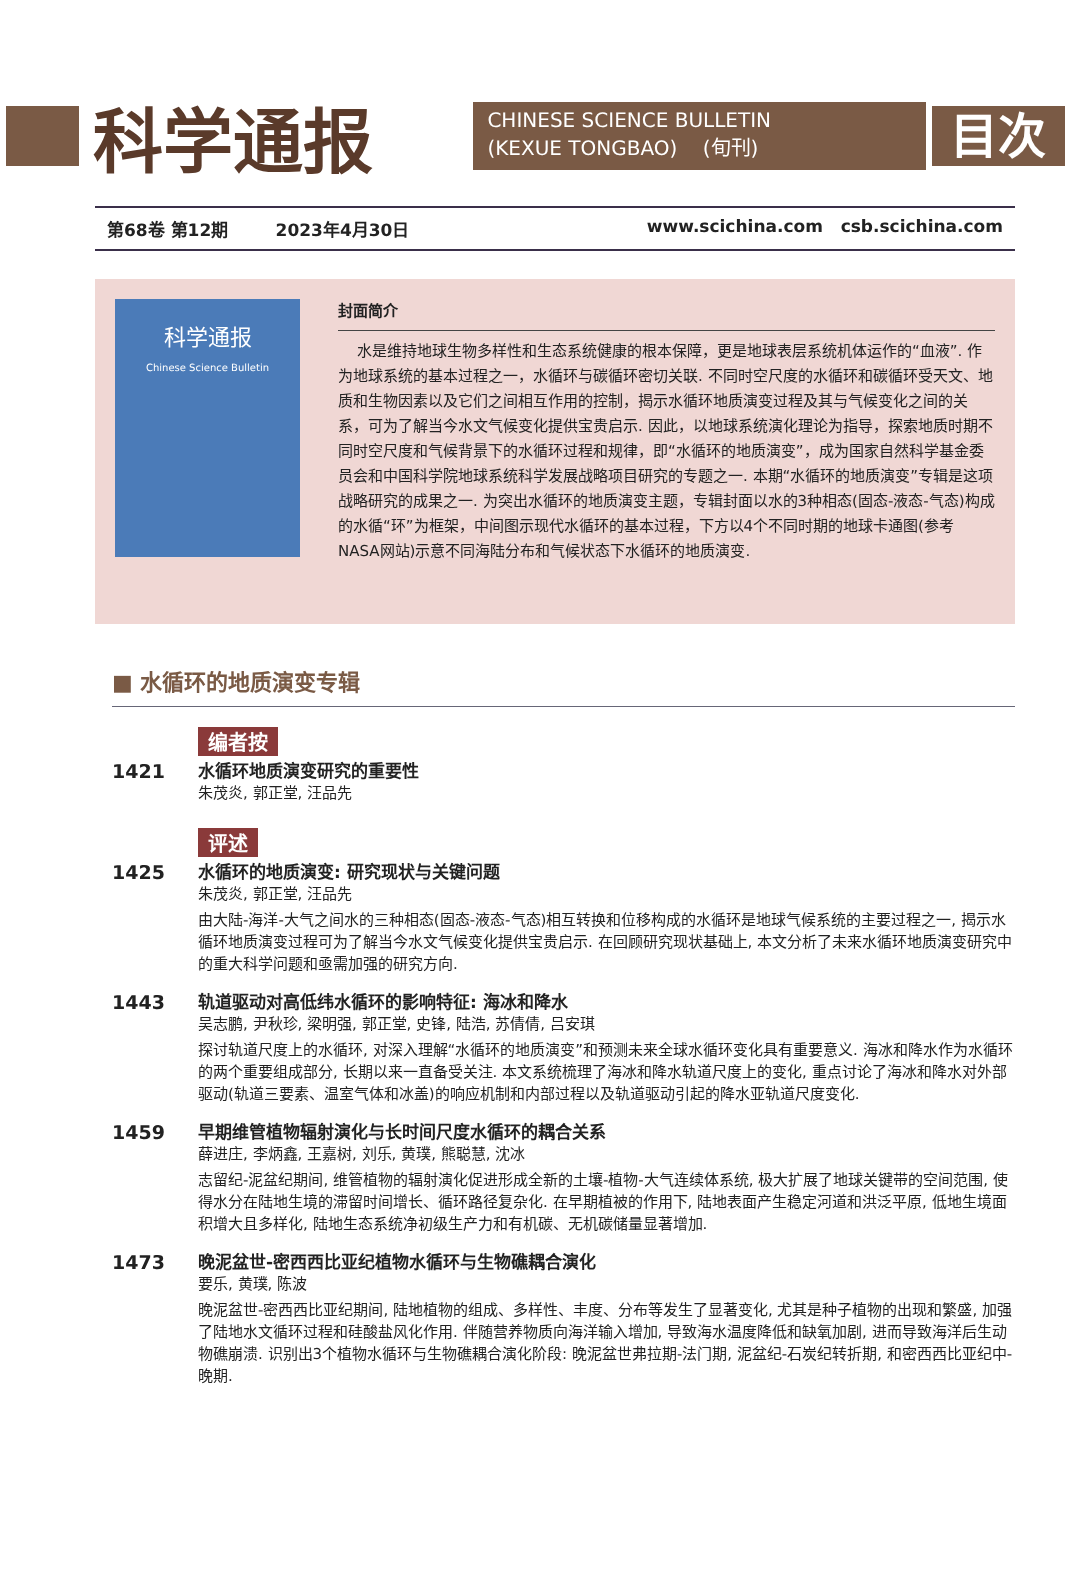科学通报
CHINESE SCIENCE BULLETIN
(KEXUE TONGBAO) (旬刊)
目次
第68卷 第12期 2023年4月30日 www.scichina.com csb.scichina.com
科学通报
Chinese Science Bulletin
封面简介
水是维持地球生物多样性和生态系统健康的根本保障，更是地球表层系统机体运作的“血液”. 作为地球系统的基本过程之一，水循环与碳循环密切关联. 不同时空尺度的水循环和碳循环受天文、地质和生物因素以及它们之间相互作用的控制，揭示水循环地质演变过程及其与气候变化之间的关系，可为了解当今水文气候变化提供宝贵启示. 因此，以地球系统演化理论为指导，探索地质时期不同时空尺度和气候背景下的水循环过程和规律，即“水循环的地质演变”，成为国家自然科学基金委员会和中国科学院地球系统科学发展战略项目研究的专题之一. 本期“水循环的地质演变”专辑是这项战略研究的成果之一. 为突出水循环的地质演变主题，专辑封面以水的3种相态(固态-液态-气态)构成的水循“环”为框架，中间图示现代水循环的基本过程，下方以4个不同时期的地球卡通图(参考NASA网站)示意不同海陆分布和气候状态下水循环的地质演变.
■ 水循环的地质演变专辑
编者按
1421
水循环地质演变研究的重要性
朱茂炎, 郭正堂, 汪品先
评述
1425
水循环的地质演变: 研究现状与关键问题
朱茂炎, 郭正堂, 汪品先
由大陆-海洋-大气之间水的三种相态(固态-液态-气态)相互转换和位移构成的水循环是地球气候系统的主要过程之一, 揭示水循环地质演变过程可为了解当今水文气候变化提供宝贵启示. 在回顾研究现状基础上, 本文分析了未来水循环地质演变研究中的重大科学问题和亟需加强的研究方向.
1443
轨道驱动对高低纬水循环的影响特征: 海冰和降水
吴志鹏, 尹秋珍, 梁明强, 郭正堂, 史锋, 陆浩, 苏倩倩, 吕安琪
探讨轨道尺度上的水循环, 对深入理解“水循环的地质演变”和预测未来全球水循环变化具有重要意义. 海冰和降水作为水循环的两个重要组成部分, 长期以来一直备受关注. 本文系统梳理了海冰和降水轨道尺度上的变化, 重点讨论了海冰和降水对外部驱动(轨道三要素、温室气体和冰盖)的响应机制和内部过程以及轨道驱动引起的降水亚轨道尺度变化.
1459
早期维管植物辐射演化与长时间尺度水循环的耦合关系
薛进庄, 李炳鑫, 王嘉树, 刘乐, 黄璞, 熊聪慧, 沈冰
志留纪-泥盆纪期间, 维管植物的辐射演化促进形成全新的土壤-植物-大气连续体系统, 极大扩展了地球关键带的空间范围, 使得水分在陆地生境的滞留时间增长、循环路径复杂化. 在早期植被的作用下, 陆地表面产生稳定河道和洪泛平原, 低地生境面积增大且多样化, 陆地生态系统净初级生产力和有机碳、无机碳储量显著增加.
1473
晚泥盆世-密西西比亚纪植物水循环与生物礁耦合演化
要乐, 黄璞, 陈波
晚泥盆世-密西西比亚纪期间, 陆地植物的组成、多样性、丰度、分布等发生了显著变化, 尤其是种子植物的出现和繁盛, 加强了陆地水文循环过程和硅酸盐风化作用. 伴随营养物质向海洋输入增加, 导致海水温度降低和缺氧加剧, 进而导致海洋后生动物礁崩溃. 识别出3个植物水循环与生物礁耦合演化阶段: 晚泥盆世弗拉期-法门期, 泥盆纪-石炭纪转折期, 和密西西比亚纪中-晚期.